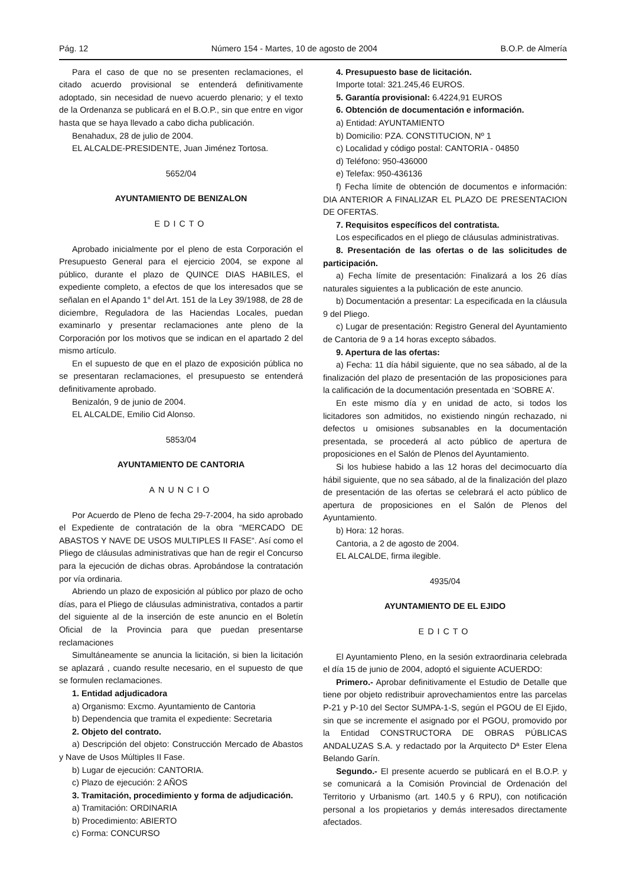Pág. 12 Número 154 - Martes, 10 de agosto de 2004 B.O.P. de Almería
Para el caso de que no se presenten reclamaciones, el citado acuerdo provisional se entenderá definitivamente adoptado, sin necesidad de nuevo acuerdo plenario; y el texto de la Ordenanza se publicará en el B.O.P., sin que entre en vigor hasta que se haya llevado a cabo dicha publicación.
Benahadux, 28 de julio de 2004.
EL ALCALDE-PRESIDENTE, Juan Jiménez Tortosa.
5652/04
AYUNTAMIENTO DE BENIZALON
EDICTO
Aprobado inicialmente por el pleno de esta Corporación el Presupuesto General para el ejercicio 2004, se expone al público, durante el plazo de QUINCE DIAS HABILES, el expediente completo, a efectos de que los interesados que se señalan en el Apando 1° del Art. 151 de la Ley 39/1988, de 28 de diciembre, Reguladora de las Haciendas Locales, puedan examinarlo y presentar reclamaciones ante pleno de la Corporación por los motivos que se indican en el apartado 2 del mismo artículo.
En el supuesto de que en el plazo de exposición pública no se presentaran reclamaciones, el presupuesto se entenderá definitivamente aprobado.
Benizalón, 9 de junio de 2004.
EL ALCALDE, Emilio Cid Alonso.
5853/04
AYUNTAMIENTO DE CANTORIA
ANUNCIO
Por Acuerdo de Pleno de fecha 29-7-2004, ha sido aprobado el Expediente de contratación de la obra “MERCADO DE ABASTOS Y NAVE DE USOS MULTIPLES II FASE“. Así como el Pliego de cláusulas administrativas que han de regir el Concurso para la ejecución de dichas obras. Aprobándose la contratación por vía ordinaria.
Abriendo un plazo de exposición al público por plazo de ocho días, para el Pliego de cláusulas administrativa, contados a partir del siguiente al de la inserción de este anuncio en el Boletín Oficial de la Provincia para que puedan presentarse reclamaciones
Simultáneamente se anuncia la licitación, si bien la licitación se aplazará , cuando resulte necesario, en el supuesto de que se formulen reclamaciones.
1. Entidad adjudicadora
a) Organismo: Excmo. Ayuntamiento de Cantoria
b) Dependencia que tramita el expediente: Secretaria
2. Objeto del contrato.
a) Descripción del objeto: Construcción Mercado de Abastos y Nave de Usos Múltiples II Fase.
b) Lugar de ejecución: CANTORIA.
c) Plazo de ejecución: 2 AÑOS
3. Tramitación, procedimiento y forma de adjudicación.
a) Tramitación: ORDINARIA
b) Procedimiento: ABIERTO
c) Forma: CONCURSO
4. Presupuesto base de licitación.
Importe total: 321.245,46 EUROS.
5. Garantía provisional: 6.4224,91 EUROS
6. Obtención de documentación e información.
a) Entidad: AYUNTAMIENTO
b) Domicilio: PZA. CONSTITUCION, Nº 1
c) Localidad y código postal: CANTORIA - 04850
d) Teléfono: 950-436000
e) Telefax: 950-436136
f) Fecha límite de obtención de documentos e información: DIA ANTERIOR A FINALIZAR EL PLAZO DE PRESENTACION DE OFERTAS.
7. Requisitos específicos del contratista.
Los especificados en el pliego de cláusulas administrativas.
8. Presentación de las ofertas o de las solicitudes de participación.
a) Fecha límite de presentación: Finalizará a los 26 días naturales siguientes a la publicación de este anuncio.
b) Documentación a presentar: La especificada en la cláusula 9 del Pliego.
c) Lugar de presentación: Registro General del Ayuntamiento de Cantoria de 9 a 14 horas excepto sábados.
9. Apertura de las ofertas:
a) Fecha: 11 día hábil siguiente, que no sea sábado, al de la finalización del plazo de presentación de las proposiciones para la calificación de la documentación presentada en ‘SOBRE A’.
En este mismo día y en unidad de acto, si todos los licitadores son admitidos, no existiendo ningún rechazado, ni defectos u omisiones subsanables en la documentación presentada, se procederá al acto público de apertura de proposiciones en el Salón de Plenos del Ayuntamiento.
Si los hubiese habido a las 12 horas del decimocuarto día hábil siguiente, que no sea sábado, al de la finalización del plazo de presentación de las ofertas se celebrará el acto público de apertura de proposiciones en el Salón de Plenos del Ayuntamiento.
b) Hora: 12 horas.
Cantoria, a 2 de agosto de 2004.
EL ALCALDE, firma ilegible.
4935/04
AYUNTAMIENTO DE EL EJIDO
EDICTO
El Ayuntamiento Pleno, en la sesión extraordinaria celebrada el día 15 de junio de 2004, adoptó el siguiente ACUERDO:
Primero.- Aprobar definitivamente el Estudio de Detalle que tiene por objeto redistribuir aprovechamientos entre las parcelas P-21 y P-10 del Sector SUMPA-1-S, según el PGOU de El Ejido, sin que se incremente el asignado por el PGOU, promovido por la Entidad CONSTRUCTORA DE OBRAS PÚBLICAS ANDALUZAS S.A. y redactado por la Arquitecto Dª Ester Elena Belando Garín.
Segundo.- El presente acuerdo se publicará en el B.O.P. y se comunicará a la Comisión Provincial de Ordenación del Territorio y Urbanismo (art. 140.5 y 6 RPU), con notificación personal a los propietarios y demás interesados directamente afectados.